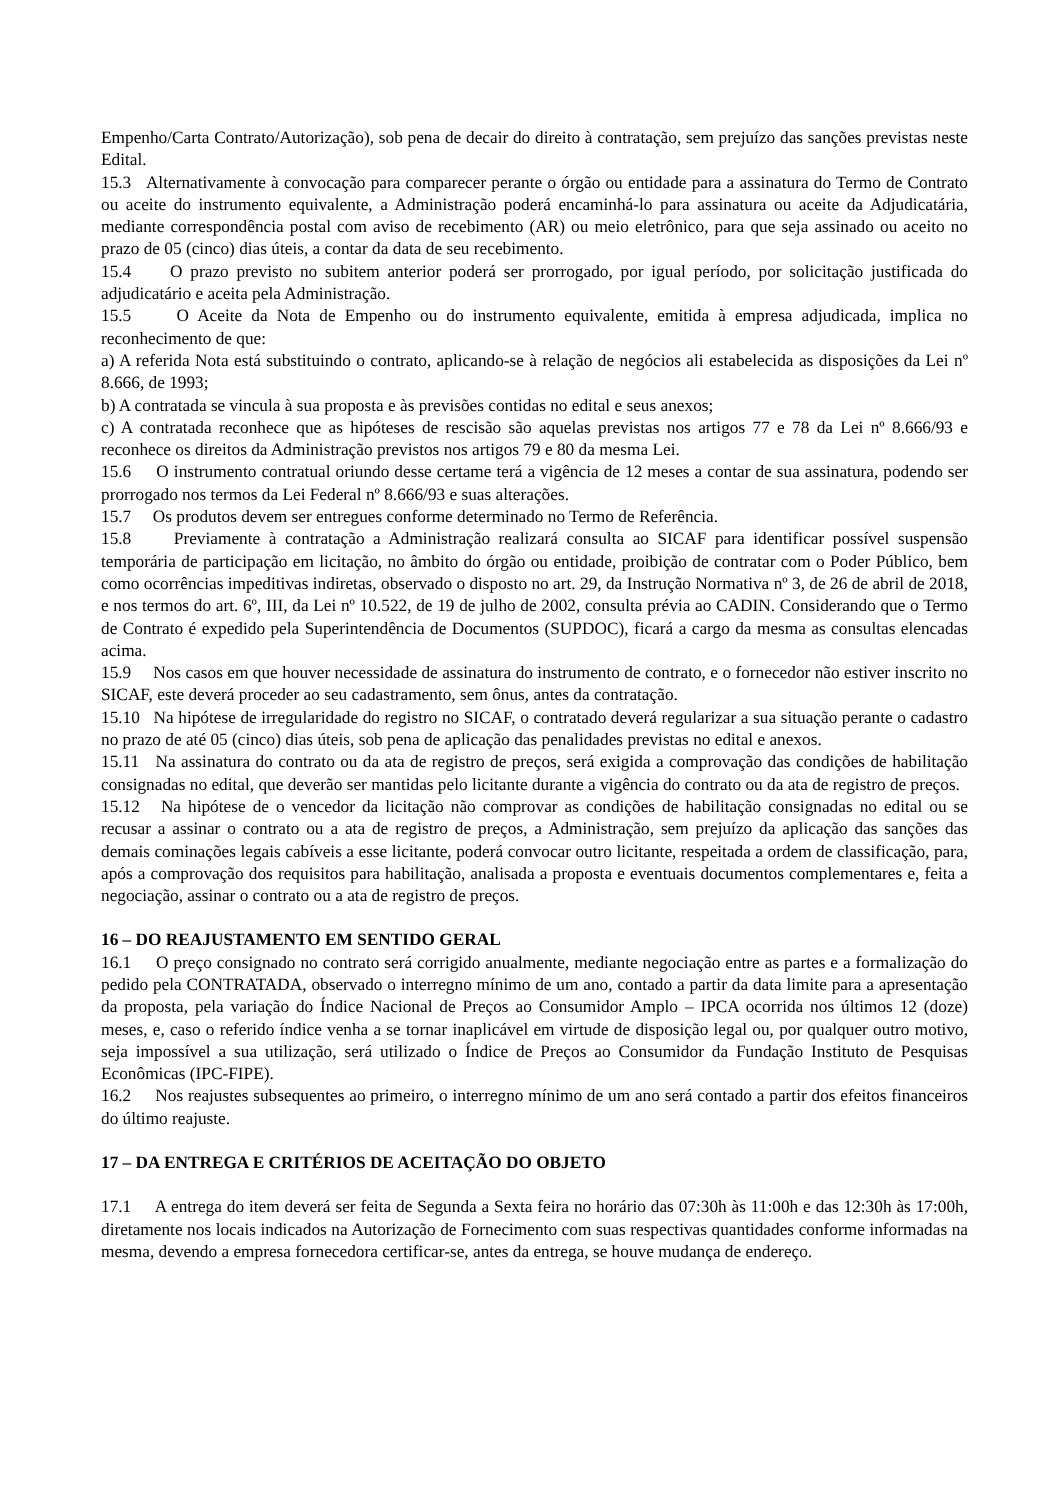Empenho/Carta Contrato/Autorização), sob pena de decair do direito à contratação, sem prejuízo das sanções previstas neste Edital.
15.3 Alternativamente à convocação para comparecer perante o órgão ou entidade para a assinatura do Termo de Contrato ou aceite do instrumento equivalente, a Administração poderá encaminhá-lo para assinatura ou aceite da Adjudicatária, mediante correspondência postal com aviso de recebimento (AR) ou meio eletrônico, para que seja assinado ou aceito no prazo de 05 (cinco) dias úteis, a contar da data de seu recebimento.
15.4 O prazo previsto no subitem anterior poderá ser prorrogado, por igual período, por solicitação justificada do adjudicatário e aceita pela Administração.
15.5 O Aceite da Nota de Empenho ou do instrumento equivalente, emitida à empresa adjudicada, implica no reconhecimento de que:
a) A referida Nota está substituindo o contrato, aplicando-se à relação de negócios ali estabelecida as disposições da Lei nº 8.666, de 1993;
b) A contratada se vincula à sua proposta e às previsões contidas no edital e seus anexos;
c) A contratada reconhece que as hipóteses de rescisão são aquelas previstas nos artigos 77 e 78 da Lei nº 8.666/93 e reconhece os direitos da Administração previstos nos artigos 79 e 80 da mesma Lei.
15.6 O instrumento contratual oriundo desse certame terá a vigência de 12 meses a contar de sua assinatura, podendo ser prorrogado nos termos da Lei Federal nº 8.666/93 e suas alterações.
15.7 Os produtos devem ser entregues conforme determinado no Termo de Referência.
15.8 Previamente à contratação a Administração realizará consulta ao SICAF para identificar possível suspensão temporária de participação em licitação, no âmbito do órgão ou entidade, proibição de contratar com o Poder Público, bem como ocorrências impeditivas indiretas, observado o disposto no art. 29, da Instrução Normativa nº 3, de 26 de abril de 2018, e nos termos do art. 6º, III, da Lei nº 10.522, de 19 de julho de 2002, consulta prévia ao CADIN. Considerando que o Termo de Contrato é expedido pela Superintendência de Documentos (SUPDOC), ficará a cargo da mesma as consultas elencadas acima.
15.9 Nos casos em que houver necessidade de assinatura do instrumento de contrato, e o fornecedor não estiver inscrito no SICAF, este deverá proceder ao seu cadastramento, sem ônus, antes da contratação.
15.10 Na hipótese de irregularidade do registro no SICAF, o contratado deverá regularizar a sua situação perante o cadastro no prazo de até 05 (cinco) dias úteis, sob pena de aplicação das penalidades previstas no edital e anexos.
15.11 Na assinatura do contrato ou da ata de registro de preços, será exigida a comprovação das condições de habilitação consignadas no edital, que deverão ser mantidas pelo licitante durante a vigência do contrato ou da ata de registro de preços.
15.12 Na hipótese de o vencedor da licitação não comprovar as condições de habilitação consignadas no edital ou se recusar a assinar o contrato ou a ata de registro de preços, a Administração, sem prejuízo da aplicação das sanções das demais cominações legais cabíveis a esse licitante, poderá convocar outro licitante, respeitada a ordem de classificação, para, após a comprovação dos requisitos para habilitação, analisada a proposta e eventuais documentos complementares e, feita a negociação, assinar o contrato ou a ata de registro de preços.
16 – DO REAJUSTAMENTO EM SENTIDO GERAL
16.1 O preço consignado no contrato será corrigido anualmente, mediante negociação entre as partes e a formalização do pedido pela CONTRATADA, observado o interregno mínimo de um ano, contado a partir da data limite para a apresentação da proposta, pela variação do Índice Nacional de Preços ao Consumidor Amplo – IPCA ocorrida nos últimos 12 (doze) meses, e, caso o referido índice venha a se tornar inaplicável em virtude de disposição legal ou, por qualquer outro motivo, seja impossível a sua utilização, será utilizado o Índice de Preços ao Consumidor da Fundação Instituto de Pesquisas Econômicas (IPC-FIPE).
16.2 Nos reajustes subsequentes ao primeiro, o interregno mínimo de um ano será contado a partir dos efeitos financeiros do último reajuste.
17 – DA ENTREGA E CRITÉRIOS DE ACEITAÇÃO DO OBJETO
17.1 A entrega do item deverá ser feita de Segunda a Sexta feira no horário das 07:30h às 11:00h e das 12:30h às 17:00h, diretamente nos locais indicados na Autorização de Fornecimento com suas respectivas quantidades conforme informadas na mesma, devendo a empresa fornecedora certificar-se, antes da entrega, se houve mudança de endereço.